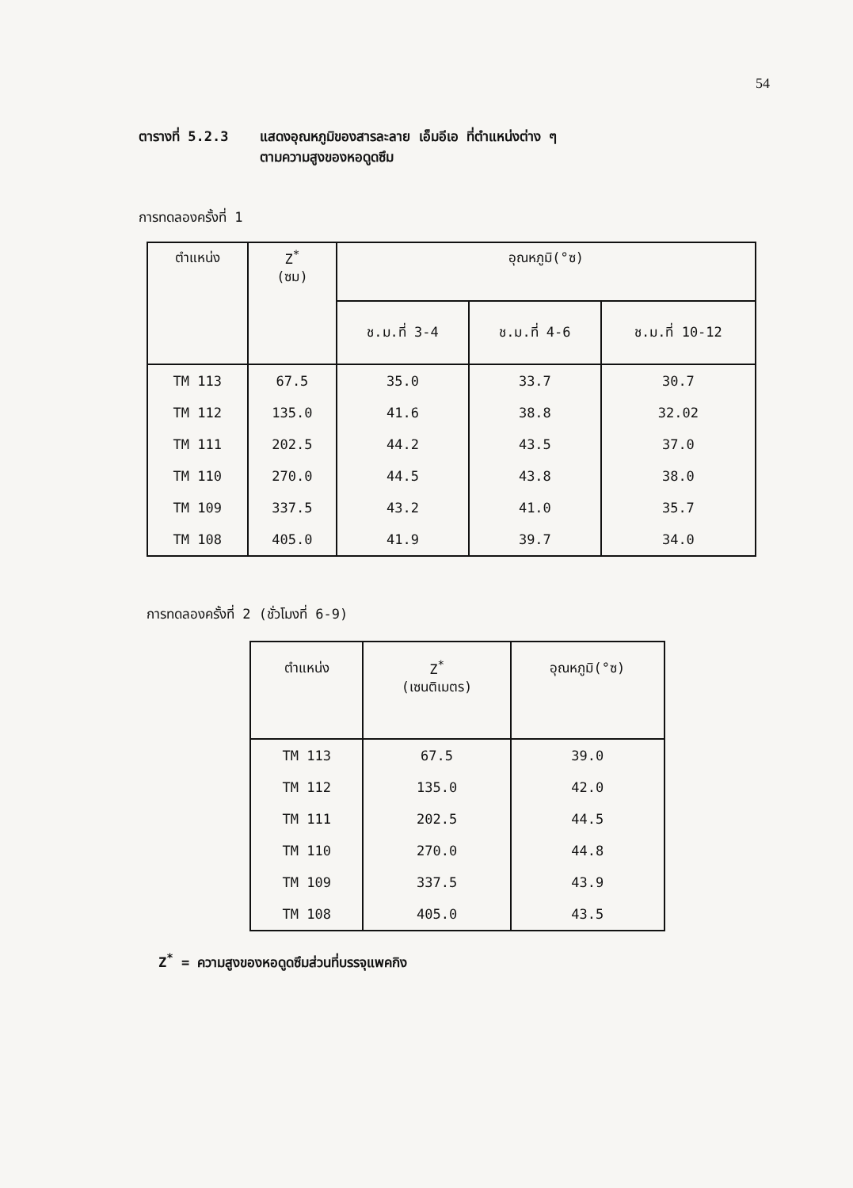54
ตารางที่ 5.2.3 แสดงอุณหภูมิของสารละลาย เอ็มอีเอ ที่ตำแหน่งต่าง ๆ
ตามความสูงของหอดูดซึม
การทดลองครั้งที่ 1
| ตำแหน่ง | Z<sup>*</sup> (ซม) | อุณหภูมิ(°ซ) | | |
| --- | --- | --- | --- | --- |
| | | ช.ม.ที่ 3-4 | ช.ม.ที่ 4-6 | ช.ม.ที่ 10-12 |
| TM 113 | 67.5 | 35.0 | 33.7 | 30.7 |
| TM 112 | 135.0 | 41.6 | 38.8 | 32.02 |
| TM 111 | 202.5 | 44.2 | 43.5 | 37.0 |
| TM 110 | 270.0 | 44.5 | 43.8 | 38.0 |
| TM 109 | 337.5 | 43.2 | 41.0 | 35.7 |
| TM 108 | 405.0 | 41.9 | 39.7 | 34.0 |
การทดลองครั้งที่ 2 (ชั่วโมงที่ 6-9)
| ตำแหน่ง | Z<sup>*</sup> (เซนติเมตร) | อุณหภูมิ(°ซ) |
| --- | --- | --- |
| TM 113 | 67.5 | 39.0 |
| TM 112 | 135.0 | 42.0 |
| TM 111 | 202.5 | 44.5 |
| TM 110 | 270.0 | 44.8 |
| TM 109 | 337.5 | 43.9 |
| TM 108 | 405.0 | 43.5 |
Z<sup>*</sup> = ความสูงของหอดูดซึมส่วนที่บรรจุแพคกิง